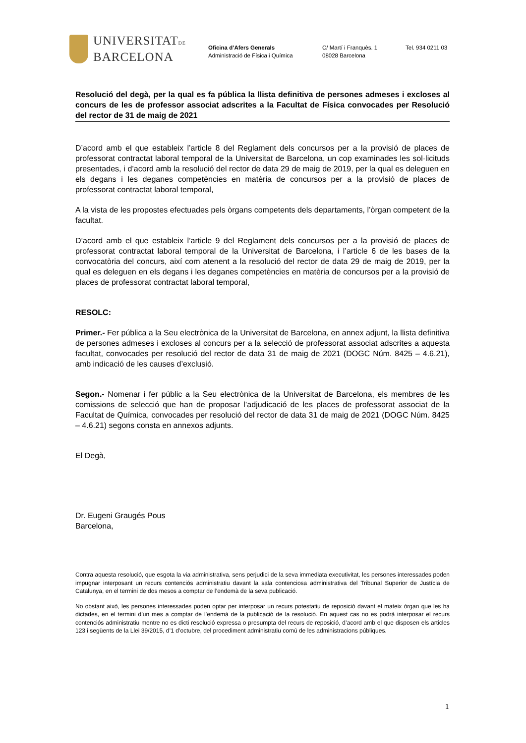UNIVERSITATDE
BARCELONA
Oficina d’Afers Generals
Administració de Física i Química
C/ Martí i Franquès. 1
08028 Barcelona
Tel. 934 0211 03
Resolució del degà, per la qual es fa pública la llista definitiva de persones admeses i excloses al concurs de les de professor associat adscrites a la Facultat de Física convocades per Resolució del rector de 31 de maig de 2021
D’acord amb el que estableix l’article 8 del Reglament dels concursos per a la provisió de places de professorat contractat laboral temporal de la Universitat de Barcelona, un cop examinades les sol·licituds presentades, i d’acord amb la resolució del rector de data 29 de maig de 2019, per la qual es deleguen en els degans i les deganes competències en matèria de concursos per a la provisió de places de professorat contractat laboral temporal,
A la vista de les propostes efectuades pels òrgans competents dels departaments, l’òrgan competent de la facultat.
D’acord amb el que estableix l’article 9 del Reglament dels concursos per a la provisió de places de professorat contractat laboral temporal de la Universitat de Barcelona, i l’article 6 de les bases de la convocatòria del concurs, així com atenent a la resolució del rector de data 29 de maig de 2019, per la qual es deleguen en els degans i les deganes competències en matèria de concursos per a la provisió de places de professorat contractat laboral temporal,
RESOLC:
Primer.- Fer pública a la Seu electrònica de la Universitat de Barcelona, en annex adjunt, la llista definitiva de persones admeses i excloses al concurs per a la selecció de professorat associat adscrites a aquesta facultat, convocades per resolució del rector de data 31 de maig de 2021 (DOGC Núm. 8425 – 4.6.21), amb indicació de les causes d’exclusió.
Segon.- Nomenar i fer públic a la Seu electrònica de la Universitat de Barcelona, els membres de les comissions de selecció que han de proposar l’adjudicació de les places de professorat associat de la Facultat de Química, convocades per resolució del rector de data 31 de maig de 2021 (DOGC Núm. 8425 – 4.6.21) segons consta en annexos adjunts.
El Degà,
Dr. Eugeni Graugés Pous
Barcelona,
Contra aquesta resolució, que esgota la via administrativa, sens perjudici de la seva immediata executivitat, les persones interessades poden impugnar interposant un recurs contenciós administratiu davant la sala contenciosa administrativa del Tribunal Superior de Justícia de Catalunya, en el termini de dos mesos a comptar de l’endemà de la seva publicació.
No obstant això, les persones interessades poden optar per interposar un recurs potestatiu de reposició davant el mateix òrgan que les ha dictades, en el termini d’un mes a comptar de l’endemà de la publicació de la resolució. En aquest cas no es podrà interposar el recurs contenciós administratiu mentre no es dicti resolució expressa o presumpta del recurs de reposició, d’acord amb el que disposen els articles 123 i següents de la Llei 39/2015, d’1 d’octubre, del procediment administratiu comú de les administracions públiques.
1